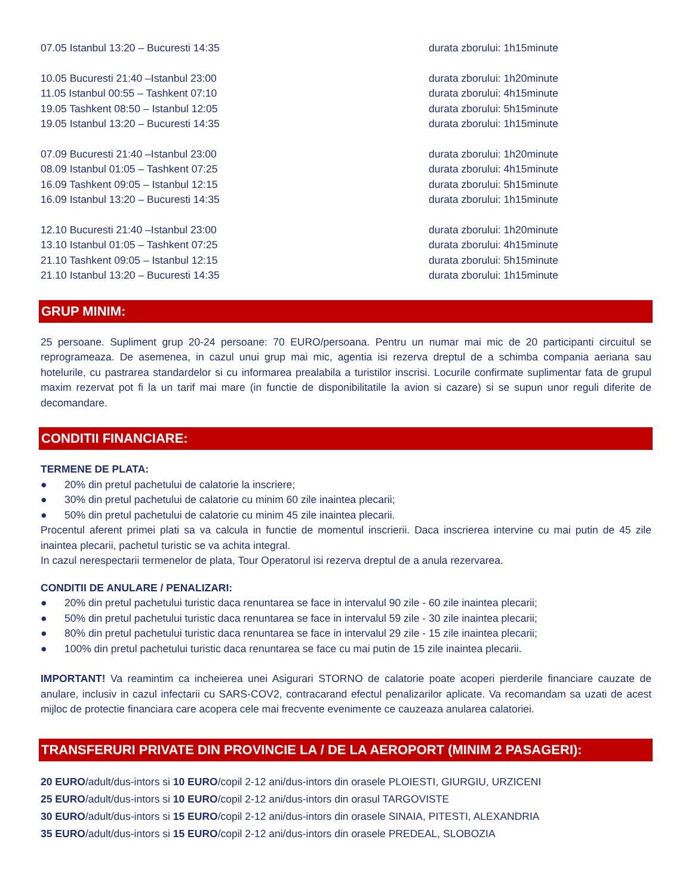07.05 Istanbul 13:20 – Bucuresti 14:35 durata zborului: 1h15minute
10.05 Bucuresti 21:40 –Istanbul 23:00 durata zborului: 1h20minute
11.05 Istanbul 00:55 – Tashkent 07:10 durata zborului: 4h15minute
19.05 Tashkent 08:50 – Istanbul 12:05 durata zborului: 5h15minute
19.05 Istanbul 13:20 – Bucuresti 14:35 durata zborului: 1h15minute
07.09 Bucuresti 21:40 –Istanbul 23:00 durata zborului: 1h20minute
08.09 Istanbul 01:05 – Tashkent 07:25 durata zborului: 4h15minute
16.09 Tashkent 09:05 – Istanbul 12:15 durata zborului: 5h15minute
16.09 Istanbul 13:20 – Bucuresti 14:35 durata zborului: 1h15minute
12.10 Bucuresti 21:40 –Istanbul 23:00 durata zborului: 1h20minute
13.10 Istanbul 01:05 – Tashkent 07:25 durata zborului: 4h15minute
21.10 Tashkent 09:05 – Istanbul 12:15 durata zborului: 5h15minute
21.10 Istanbul 13:20 – Bucuresti 14:35 durata zborului: 1h15minute
GRUP MINIM:
25 persoane. Supliment grup 20-24 persoane: 70 EURO/persoana. Pentru un numar mai mic de 20 participanti circuitul se reprogrameaza. De asemenea, in cazul unui grup mai mic, agentia isi rezerva dreptul de a schimba compania aeriana sau hotelurile, cu pastrarea standardelor si cu informarea prealabila a turistilor inscrisi. Locurile confirmate suplimentar fata de grupul maxim rezervat pot fi la un tarif mai mare (in functie de disponibilitatile la avion si cazare) si se supun unor reguli diferite de decomandare.
CONDITII FINANCIARE:
TERMENE DE PLATA:
● 20% din pretul pachetului de calatorie la inscriere;
● 30% din pretul pachetului de calatorie cu minim 60 zile inaintea plecarii;
● 50% din pretul pachetului de calatorie cu minim 45 zile inaintea plecarii.
Procentul aferent primei plati sa va calcula in functie de momentul inscrierii. Daca inscrierea intervine cu mai putin de 45 zile inaintea plecarii, pachetul turistic se va achita integral.
In cazul nerespectarii termenelor de plata, Tour Operatorul isi rezerva dreptul de a anula rezervarea.
CONDITII DE ANULARE / PENALIZARI:
● 20% din pretul pachetului turistic daca renuntarea se face in intervalul 90 zile - 60 zile inaintea plecarii;
● 50% din pretul pachetului turistic daca renuntarea se face in intervalul 59 zile - 30 zile inaintea plecarii;
● 80% din pretul pachetului turistic daca renuntarea se face in intervalul 29 zile - 15 zile inaintea plecarii;
● 100% din pretul pachetului turistic daca renuntarea se face cu mai putin de 15 zile inaintea plecarii.
IMPORTANT! Va reamintim ca incheierea unei Asigurari STORNO de calatorie poate acoperi pierderile financiare cauzate de anulare, inclusiv in cazul infectarii cu SARS-COV2, contracarand efectul penalizarilor aplicate. Va recomandam sa uzati de acest mijloc de protectie financiara care acopera cele mai frecvente evenimente ce cauzeaza anularea calatoriei.
TRANSFERURI PRIVATE DIN PROVINCIE LA / DE LA AEROPORT (MINIM 2 PASAGERI):
20 EURO/adult/dus-intors si 10 EURO/copil 2-12 ani/dus-intors din orasele PLOIESTI, GIURGIU, URZICENI
25 EURO/adult/dus-intors si 10 EURO/copil 2-12 ani/dus-intors din orasul TARGOVISTE
30 EURO/adult/dus-intors si 15 EURO/copil 2-12 ani/dus-intors din orasele SINAIA, PITESTI, ALEXANDRIA
35 EURO/adult/dus-intors si 15 EURO/copil 2-12 ani/dus-intors din orasele PREDEAL, SLOBOZIA